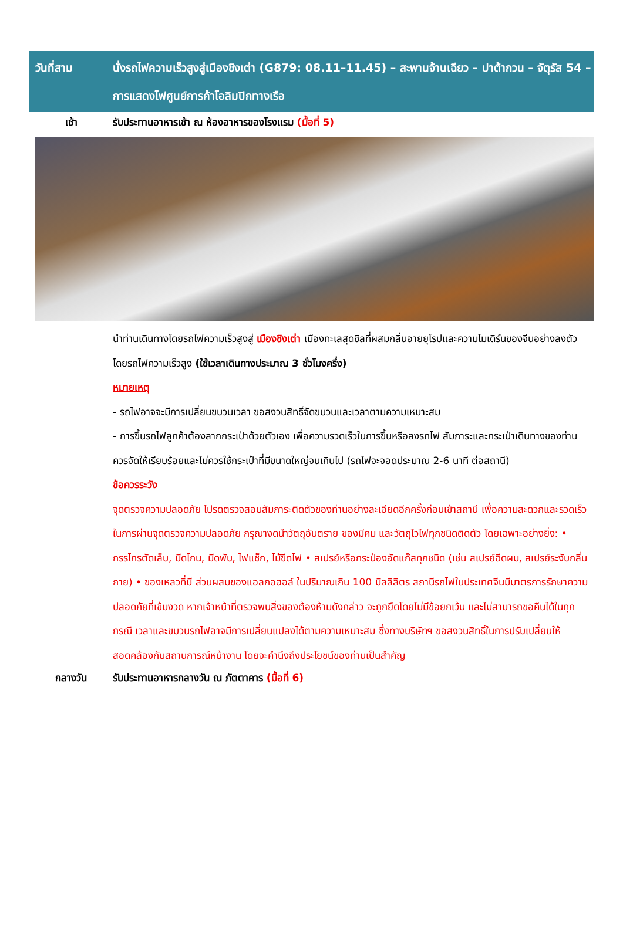วันที่สาม นั่งรถไฟความเร็วสูงสู่เมืองชิงเต่า (G879: 08.11–11.45) – สะพานจ้านเฉียว – ปาต้ากวน – จัตุรัส 54 –การแสดงไฟศูนย์การค้าโอลิมปิกทางเรือ
เช้า รับประทานอาหารเช้า ณ ห้องอาหารของโรงแรม (มื้อที่ 5)
นำท่านเดินทางโดยรถไฟความเร็วสูงสู่ เมืองชิงเต่า เมืองทะเลสุดชิลที่ผสมกลิ่นอายยุโรปและความโมเดิร์นของจีนอย่างลงตัว โดยรถไฟความเร็วสูง (ใช้เวลาเดินทางประมาณ 3 ชั่วโมงครึ่ง)
หมายเหตุ
- รถไฟอาจจะมีการเปลี่ยนขบวนเวลา ขอสงวนสิทธิ์จัดขบวนและเวลาตามความเหมาะสม
- การขึ้นรถไฟลูกค้าต้องลากกระเป๋าด้วยตัวเอง เพื่อความรวดเร็วในการขึ้นหรือลงรถไฟ สัมภาระและกระเป๋าเดินทางของท่าน ควรจัดให้เรียบร้อยและไม่ควรใช้กระเป๋าที่มีขนาดใหญ่จนเกินไป (รถไฟจะจอดประมาณ 2-6 นาที ต่อสถานี)
ข้อควรระวัง
จุดตรวจความปลอดภัย โปรดตรวจสอบสัมภาระติดตัวของท่านอย่างละเอียดอีกครั้งก่อนเข้าสถานี เพื่อความสะดวกและรวดเร็วในการผ่านจุดตรวจความปลอดภัย กรุณางดนำวัตถุอันตราย ของมีคม และวัตถุไวไฟทุกชนิดติดตัว โดยเฉพาะอย่างยิ่ง: • กรรไกรตัดเล็บ, มีดโกน, มีดพับ, ไฟแช็ก, ไม้ขีดไฟ • สเปรย์หรือกระป๋องอัดแก๊สทุกชนิด (เช่น สเปรย์ฉีดผม, สเปรย์ระงับกลิ่นกาย) • ของเหลวที่มี ส่วนผสมของแอลกอฮอล์ ในปริมาณเกิน 100 มิลลิลิตร สถานีรถไฟในประเทศจีนมีมาตรการรักษาความปลอดภัยที่เข้มงวด หากเจ้าหน้าที่ตรวจพบสิ่งของต้องห้ามดังกล่าว จะถูกยึดโดยไม่มีข้อยกเว้น และไม่สามารถขอคืนได้ในทุกกรณี เวลาและขบวนรถไฟอาจมีการเปลี่ยนแปลงได้ตามความเหมาะสม ซึ่งทางบริษัทฯ ขอสงวนสิทธิ์ในการปรับเปลี่ยนให้สอดคล้องกับสถานการณ์หน้างาน โดยจะคำนึงถึงประโยชน์ของท่านเป็นสำคัญ
กลางวัน รับประทานอาหารกลางวัน ณ ภัตตาคาร (มื้อที่ 6)